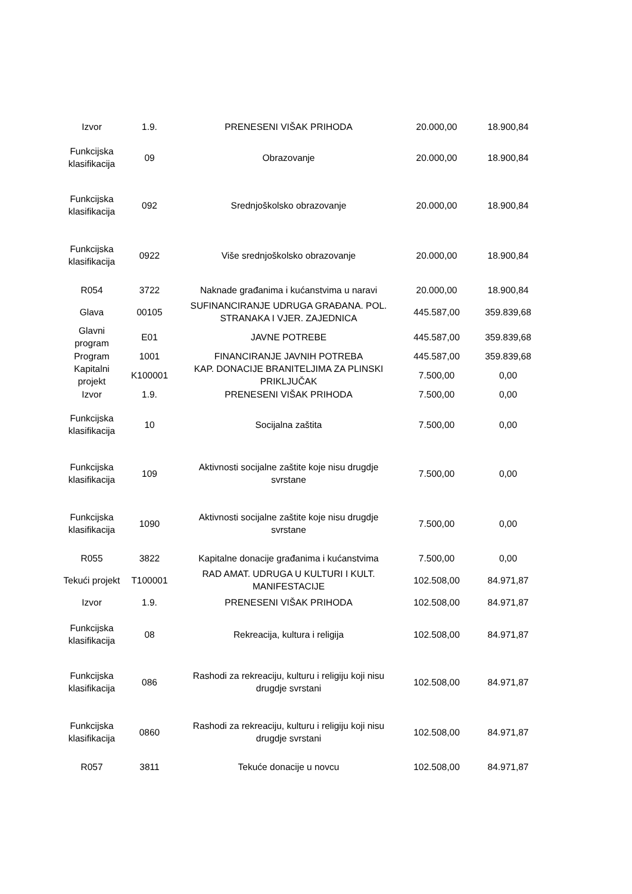| Izvor | 1.9. | PRENESENI VIŠAK PRIHODA | 20.000,00 | 18.900,84 |
| Funkcijska klasifikacija | 09 | Obrazovanje | 20.000,00 | 18.900,84 |
| Funkcijska klasifikacija | 092 | Srednjoškolsko obrazovanje | 20.000,00 | 18.900,84 |
| Funkcijska klasifikacija | 0922 | Više srednjoškolsko obrazovanje | 20.000,00 | 18.900,84 |
| R054 | 3722 | Naknade građanima i kućanstvima u naravi | 20.000,00 | 18.900,84 |
| Glava | 00105 | SUFINANCIRANJE UDRUGA GRAĐANA. POL. STRANAKA I VJER. ZAJEDNICA | 445.587,00 | 359.839,68 |
| Glavni program | E01 | JAVNE POTREBE | 445.587,00 | 359.839,68 |
| Program | 1001 | FINANCIRANJE JAVNIH POTREBA | 445.587,00 | 359.839,68 |
| Kapitalni projekt | K100001 | KAP. DONACIJE BRANITELJIMA ZA PLINSKI PRIKLJUČAK | 7.500,00 | 0,00 |
| Izvor | 1.9. | PRENESENI VIŠAK PRIHODA | 7.500,00 | 0,00 |
| Funkcijska klasifikacija | 10 | Socijalna zaštita | 7.500,00 | 0,00 |
| Funkcijska klasifikacija | 109 | Aktivnosti socijalne zaštite koje nisu drugdje svrstane | 7.500,00 | 0,00 |
| Funkcijska klasifikacija | 1090 | Aktivnosti socijalne zaštite koje nisu drugdje svrstane | 7.500,00 | 0,00 |
| R055 | 3822 | Kapitalne donacije građanima i kućanstvima | 7.500,00 | 0,00 |
| Tekući projekt | T100001 | RAD AMAT. UDRUGA U KULTURI I KULT. MANIFESTACIJE | 102.508,00 | 84.971,87 |
| Izvor | 1.9. | PRENESENI VIŠAK PRIHODA | 102.508,00 | 84.971,87 |
| Funkcijska klasifikacija | 08 | Rekreacija, kultura i religija | 102.508,00 | 84.971,87 |
| Funkcijska klasifikacija | 086 | Rashodi za rekreaciju, kulturu i religiju koji nisu drugdje svrstani | 102.508,00 | 84.971,87 |
| Funkcijska klasifikacija | 0860 | Rashodi za rekreaciju, kulturu i religiju koji nisu drugdje svrstani | 102.508,00 | 84.971,87 |
| R057 | 3811 | Tekuće donacije u novcu | 102.508,00 | 84.971,87 |